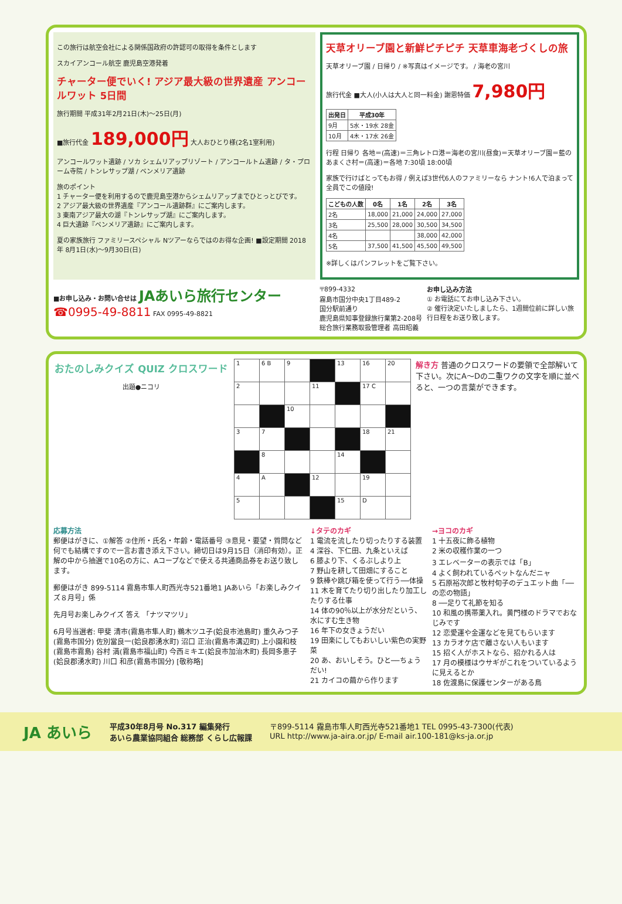この旅行は航空会社による関係国政府の許認可の取得を条件とします
スカイアンコール航空 鹿児島空港発着
チャーター便でいく! アジア最大級の世界遺産 アンコールワット 5日間
旅行期間 平成31年2月21日(木)～25日(月)
■旅行代金 189,000円 大人おひとり様(2名1室利用)
アンコールワット遺跡 / ソカ シェムリアップリゾート / アンコールトム遺跡 / タ・プローム寺院 / トンレサップ湖 / ベンメリア遺跡
旅のポイント
1 チャーター便を利用するので鹿児島空港からシェムリアップまでひとっとびです。
2 アジア最大級の世界遺産『アンコール遺跡群』にご案内します。
3 東南アジア最大の湖『トンレサップ湖』にご案内します。
4 巨大遺跡『ベンメリア遺跡』にご案内します。
夏の家族旅行 ファミリースペシャル Nツアーならではのお得な企画! ■設定期間 2018年 8月1日(水)～9月30日(日)
天草オリーブ園と新鮮ピチピチ 天草車海老づくしの旅
天草オリーブ園 / 日帰り / ※写真はイメージです。 / 海老の宮川
旅行代金 ■大人(小人は大人と同一料金) 謝恩特価 7,980円
| 出発日 | 平成30年 |
| --- | --- |
| 9月 | 5水・19水 28金 |
| 10月 | 4木・17水 26金 |
行程 日帰り 各地＝(高速)＝三角レトロ港＝海老の宮川(昼食)＝天草オリーブ園＝藍のあまくさ村＝(高速)＝各地 7:30頃 18:00頃
家族で行けばとってもお得 / 例えば3世代6人のファミリーなら ナント!6人で泊まって全員でこの値段!
| こどもの人数 | 0名 | 1名 | 2名 | 3名 |
| --- | --- | --- | --- | --- |
| 2名 | 18,000 | 21,000 | 24,000 | 27,000 |
| 3名 | 25,500 | 28,000 | 30,500 | 34,500 |
| 4名 | | | 38,000 | 42,000 |
| 5名 | 37,500 | 41,500 | 45,500 | 49,500 |
※詳しくはパンフレットをご覧下さい。
■お申し込み・お問い合せは JAあいら旅行センター
☎0995-49-8811 FAX 0995-49-8821
〒899-4332
霧島市国分中央1丁目489-2
国分駅前通り
鹿児島県知事登録旅行業第2-208号
総合旅行業務取扱管理者 高田昭義
お申し込み方法
① お電話にてお申し込み下さい。
② 催行決定いたしましたら、1週間位前に詳しい旅行日程をお送り致します。
おたのしみクイズ QUIZ クロスワード
出題●ニコリ
| 1 | 6 B | 9 | | 13 | 16 | 20 |
| 2 | | | 11 | | 17 C | |
| | | 10 | | | | |
| 3 | 7 | | | | 18 | 21 |
| | 8 | | | 14 | | |
| 4 | A | | 12 | | 19 | |
| 5 | | | | 15 | D | |
解き方 普通のクロスワードの要領で全部解いて下さい。次にA～Dの二重ワクの文字を順に並べると、一つの言葉ができます。
応募方法
郵便はがきに、①解答 ②住所・氏名・年齢・電話番号 ③意見・要望・質問など何でも結構ですので一言お書き添え下さい。締切日は9月15日（消印有効）。正解の中から抽選で10名の方に、Aコープなどで使える共通商品券をお送り致します。
郵便はがき 899-5114 霧島市隼人町西光寺521番地1 JAあいら「お楽しみクイズ８月号」係
先月号お楽しみクイズ 答え 「ナツマツリ」
6月号当選者: 甲斐 清市(霧島市隼人町) 鵜木ツユ子(姶良市池島町) 重久みつ子(霧島市国分) 佐別當良一(姶良郡湧水町) 沼口 正治(霧島市溝辺町) 上小園和枝(霧島市霧島) 谷村 満(霧島市福山町) 今西ミキエ(姶良市加治木町) 長岡多恵子(姶良郡湧水町) 川口 和彦(霧島市国分) [敬称略]
↓タテのカギ
1 電流を流したり切ったりする装置
4 深谷、下仁田、九条といえば
6 膝より下、くるぶしより上
7 野山を耕して田畑にすること
9 鉄棒や跳び箱を使って行う──体操
11 木を育てたり切り出したり加工したりする仕事
14 体の90％以上が水分だという、水にすむ生き物
16 年下の女きょうだい
19 田楽にしてもおいしい紫色の実野菜
20 あ、おいしそう。ひと──ちょうだい!
21 カイコの繭から作ります
→ヨコのカギ
1 十五夜に飾る植物
2 米の収穫作業の一つ
3 エレベーターの表示では「B」
4 よく飼われているペットなんだニャ
5 石原裕次郎と牧村旬子のデュエット曲「──の恋の物語」
8 ──足りて礼節を知る
10 和風の携帯薬入れ。黄門様のドラマでおなじみです
12 恋愛運や金運などを見てもらいます
13 カラオケ店で離さない人もいます
15 招く人がホストなら、招かれる人は
17 月の模様はウサギがこれをついているように見えるとか
18 佐渡島に保護センターがある鳥
JA あいら
平成30年8月号 No.317 編集発行
あいら農業協同組合 総務部 くらし広報課
〒899-5114 霧島市隼人町西光寺521番地1 TEL 0995-43-7300(代表)
URL http://www.ja-aira.or.jp/ E-mail air.100-181@ks-ja.or.jp